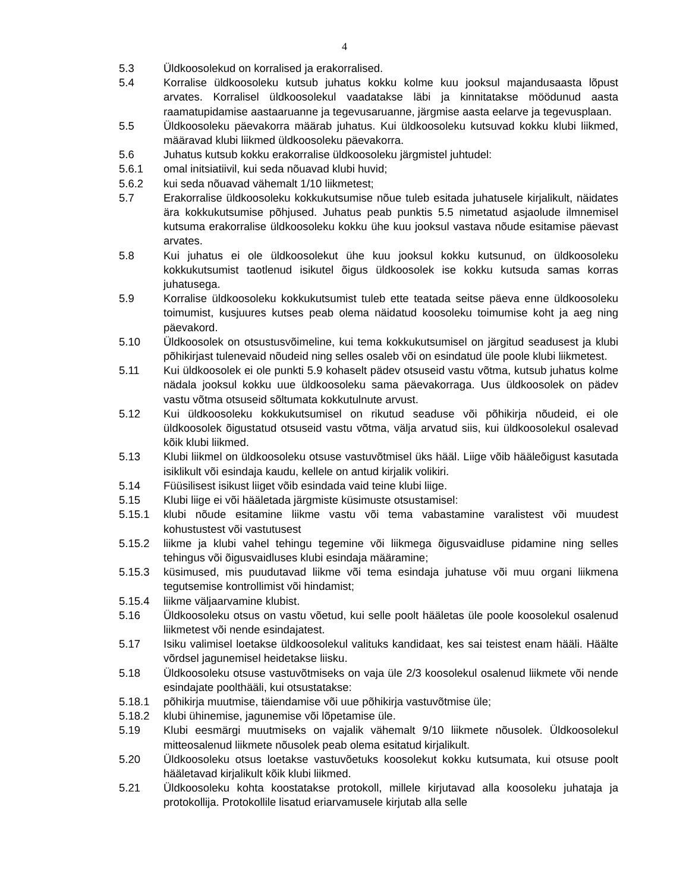4
5.3 Üldkoosolekud on korralised ja erakorralised.
5.4 Korralise üldkoosoleku kutsub juhatus kokku kolme kuu jooksul majandusaasta lõpust arvates. Korralisel üldkoosolekul vaadatakse läbi ja kinnitatakse möödunud aasta raamatupidamise aastaaruanne ja tegevusaruanne, järgmise aasta eelarve ja tegevusplaan.
5.5 Üldkoosoleku päevakorra määrab juhatus. Kui üldkoosoleku kutsuvad kokku klubi liikmed, määravad klubi liikmed üldkoosoleku päevakorra.
5.6 Juhatus kutsub kokku erakorralise üldkoosoleku järgmistel juhtudel:
5.6.1 omal initsiatiivil, kui seda nõuavad klubi huvid;
5.6.2 kui seda nõuavad vähemalt 1/10 liikmetest;
5.7 Erakorralise üldkoosoleku kokkukutsumise nõue tuleb esitada juhatusele kirjalikult, näidates ära kokkukutsumise põhjused. Juhatus peab punktis 5.5 nimetatud asjaolude ilmnemisel kutsuma erakorralise üldkoosoleku kokku ühe kuu jooksul vastava nõude esitamise päevast arvates.
5.8 Kui juhatus ei ole üldkoosolekut ühe kuu jooksul kokku kutsunud, on üldkoosoleku kokkukutsumist taotlenud isikutel õigus üldkoosolek ise kokku kutsuda samas korras juhatusega.
5.9 Korralise üldkoosoleku kokkukutsumist tuleb ette teatada seitse päeva enne üldkoosoleku toimumist, kusjuures kutses peab olema näidatud koosoleku toimumise koht ja aeg ning päevakord.
5.10 Üldkoosolek on otsustusvõimeline, kui tema kokkukutsumisel on järgitud seadusest ja klubi põhikirjast tulenevaid nõudeid ning selles osaleb või on esindatud üle poole klubi liikmetest.
5.11 Kui üldkoosolek ei ole punkti 5.9 kohaselt pädev otsuseid vastu võtma, kutsub juhatus kolme nädala jooksul kokku uue üldkoosoleku sama päevakorraga. Uus üldkoosolek on pädev vastu võtma otsuseid sõltumata kokkutulnute arvust.
5.12 Kui üldkoosoleku kokkukutsumisel on rikutud seaduse või põhikirja nõudeid, ei ole üldkoosolek õigustatud otsuseid vastu võtma, välja arvatud siis, kui üldkoosolekul osalevad kõik klubi liikmed.
5.13 Klubi liikmel on üldkoosoleku otsuse vastuvõtmisel üks hääl. Liige võib hääleõigust kasutada isiklikult või esindaja kaudu, kellele on antud kirjalik volikiri.
5.14 Füüsilisest isikust liiget võib esindada vaid teine klubi liige.
5.15 Klubi liige ei või hääletada järgmiste küsimuste otsustamisel:
5.15.1 klubi nõude esitamine liikme vastu või tema vabastamine varalistest või muudest kohustustest või vastutusest
5.15.2 liikme ja klubi vahel tehingu tegemine või liikmega õigusvaidluse pidamine ning selles tehingus või õigusvaidluses klubi esindaja määramine;
5.15.3 küsimused, mis puudutavad liikme või tema esindaja juhatuse või muu organi liikmena tegutsemise kontrollimist või hindamist;
5.15.4 liikme väljaarvamine klubist.
5.16 Üldkoosoleku otsus on vastu võetud, kui selle poolt hääletas üle poole koosolekul osalenud liikmetest või nende esindajatest.
5.17 Isiku valimisel loetakse üldkoosolekul valituks kandidaat, kes sai teistest enam hääli. Häälte võrdsel jagunemisel heidetakse liisku.
5.18 Üldkoosoleku otsuse vastuvõtmiseks on vaja üle 2/3 koosolekul osalenud liikmete või nende esindajate poolthääli, kui otsustatakse:
5.18.1 põhikirja muutmise, täiendamise või uue põhikirja vastuvõtmise üle;
5.18.2 klubi ühinemise, jagunemise või lõpetamise üle.
5.19 Klubi eesmärgi muutmiseks on vajalik vähemalt 9/10 liikmete nõusolek. Üldkoosolekul mitteosalenud liikmete nõusolek peab olema esitatud kirjalikult.
5.20 Üldkoosoleku otsus loetakse vastuvõetuks koosolekut kokku kutsumata, kui otsuse poolt hääletavad kirjalikult kõik klubi liikmed.
5.21 Üldkoosoleku kohta koostatakse protokoll, millele kirjutavad alla koosoleku juhataja ja protokollija. Protokollile lisatud eriarvamusele kirjutab alla selle